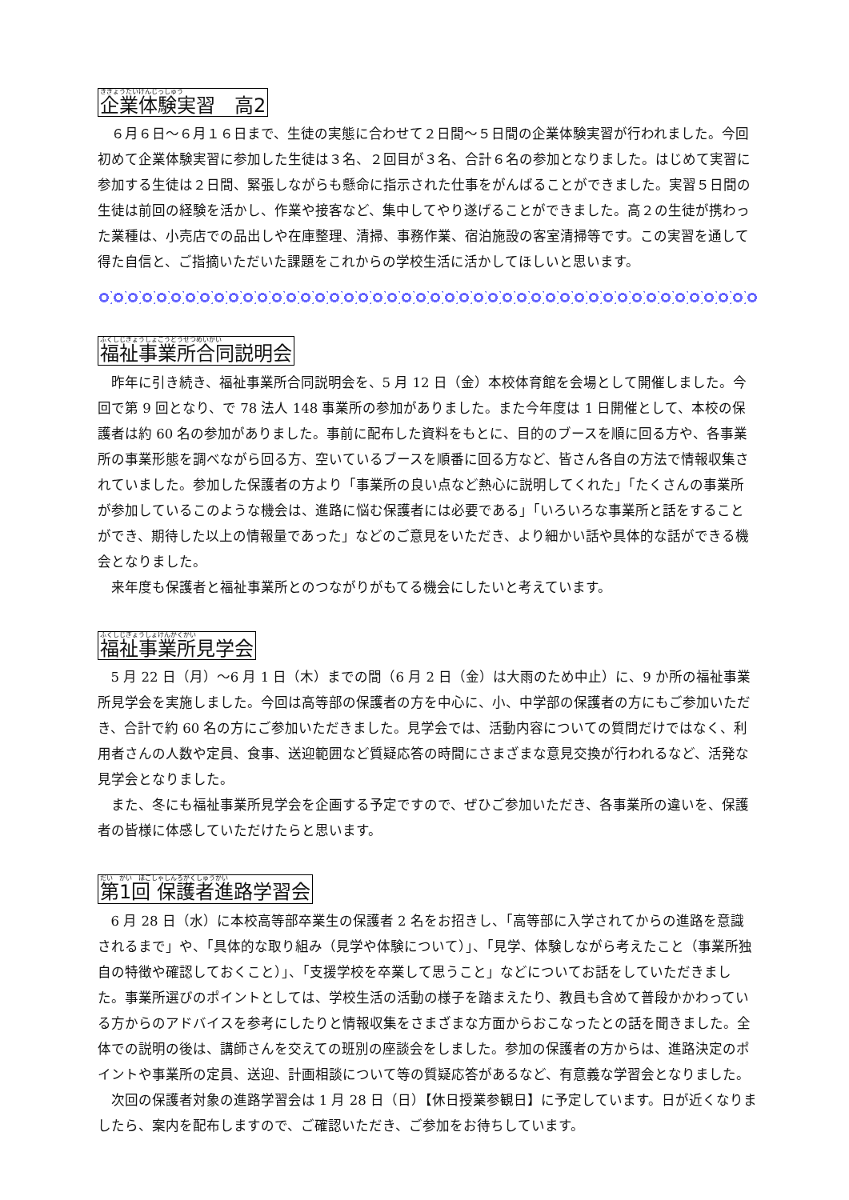きぎょうたいけんじっしゅう 企業体験実習　高2
６月６日～６月１６日まで、生徒の実態に合わせて２日間～５日間の企業体験実習が行われました。今回初めて企業体験実習に参加した生徒は３名、２回目が３名、合計６名の参加となりました。はじめて実習に参加する生徒は２日間、緊張しながらも懸命に指示された仕事をがんばることができました。実習５日間の生徒は前回の経験を活かし、作業や接客など、集中してやり遂げることができました。高２の生徒が携わった業種は、小売店での品出しや在庫整理、清掃、事務作業、宿泊施設の客室清掃等です。この実習を通して得た自信と、ご指摘いただいた課題をこれからの学校生活に活かしてほしいと思います。
ふくしじぎょうしょごうどうせつめいかい 福祉事業所合同説明会
昨年に引き続き、福祉事業所合同説明会を、5 月 12 日（金）本校体育館を会場として開催しました。今回で第 9 回となり、で 78 法人 148 事業所の参加がありました。また今年度は 1 日開催として、本校の保護者は約 60 名の参加がありました。事前に配布した資料をもとに、目的のブースを順に回る方や、各事業所の事業形態を調べながら回る方、空いているブースを順番に回る方など、皆さん各自の方法で情報収集されていました。参加した保護者の方より「事業所の良い点など熱心に説明してくれた」「たくさんの事業所が参加しているこのような機会は、進路に悩む保護者には必要である」「いろいろな事業所と話をすることができ、期待した以上の情報量であった」などのご意見をいただき、より細かい話や具体的な話ができる機会となりました。
来年度も保護者と福祉事業所とのつながりがもてる機会にしたいと考えています。
ふくしじぎょうしょけんがくかい 福祉事業所見学会
5 月 22 日（月）～6 月 1 日（木）までの間（6 月 2 日（金）は大雨のため中止）に、9 か所の福祉事業所見学会を実施しました。今回は高等部の保護者の方を中心に、小、中学部の保護者の方にもご参加いただき、合計で約 60 名の方にご参加いただきました。見学会では、活動内容についての質問だけではなく、利用者さんの人数や定員、食事、送迎範囲など質疑応答の時間にさまざまな意見交換が行われるなど、活発な見学会となりました。
また、冬にも福祉事業所見学会を企画する予定ですので、ぜひご参加いただき、各事業所の違いを、保護者の皆様に体感していただけたらと思います。
だい　かい　ほごしゃしんろがくしゅうかい 第1回 保護者進路学習会
6 月 28 日（水）に本校高等部卒業生の保護者 2 名をお招きし、「高等部に入学されてからの進路を意識されるまで」や、「具体的な取り組み（見学や体験について）」、「見学、体験しながら考えたこと（事業所独自の特徴や確認しておくこと）」、「支援学校を卒業して思うこと」などについてお話をしていただきました。事業所選びのポイントとしては、学校生活の活動の様子を踏まえたり、教員も含めて普段かかわっている方からのアドバイスを参考にしたりと情報収集をさまざまな方面からおこなったとの話を聞きました。全体での説明の後は、講師さんを交えての班別の座談会をしました。参加の保護者の方からは、進路決定のポイントや事業所の定員、送迎、計画相談について等の質疑応答があるなど、有意義な学習会となりました。
次回の保護者対象の進路学習会は 1 月 28 日（日）【休日授業参観日】に予定しています。日が近くなりましたら、案内を配布しますので、ご確認いただき、ご参加をお待ちしています。